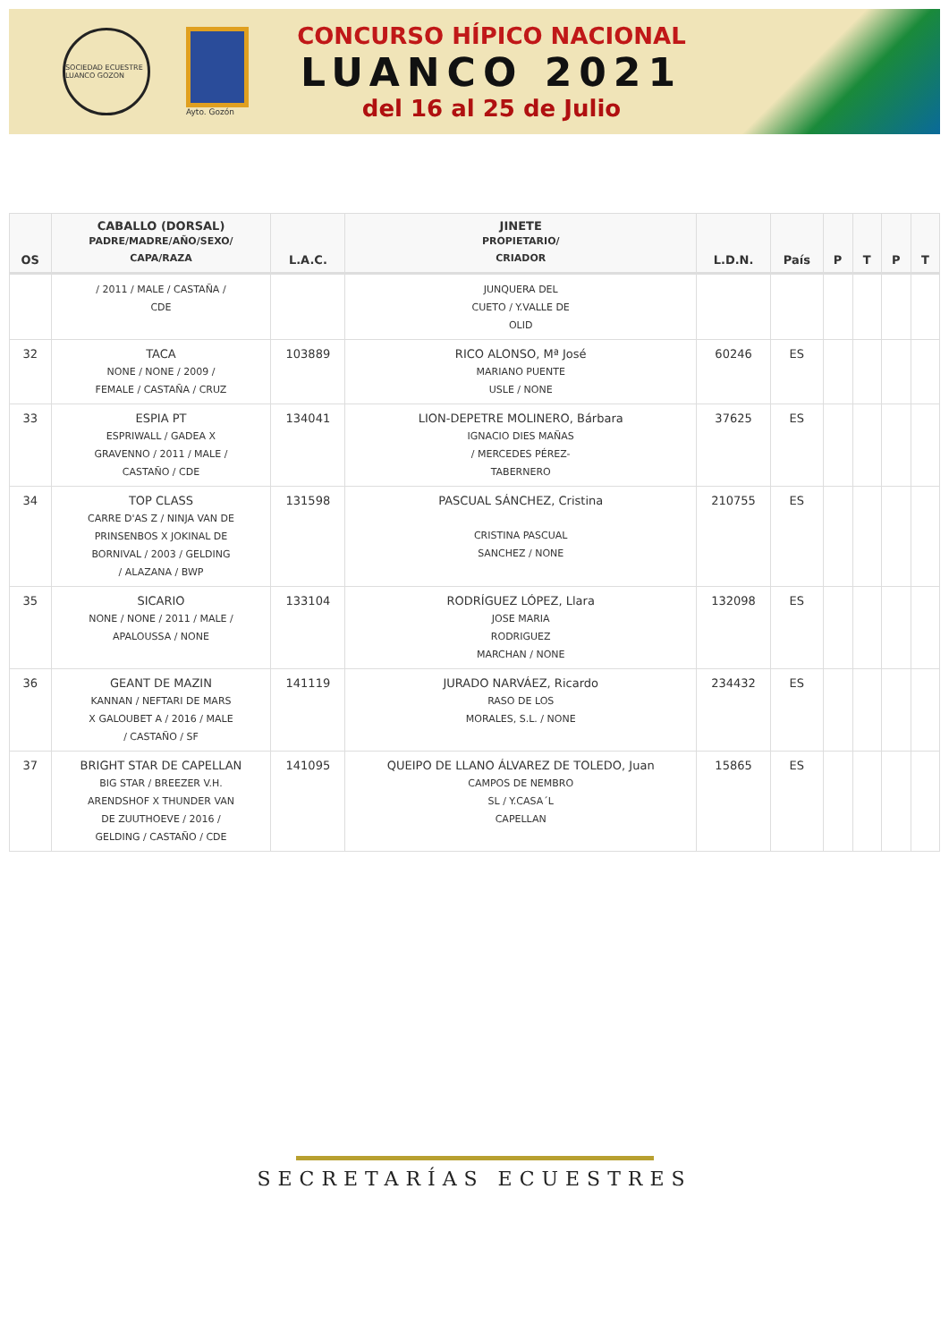SOCIEDAD ECUESTRE LUANCO GOZON
Ayto. Gozón
CONCURSO HÍPICO NACIONAL
LUANCO 2021
del 16 al 25 de Julio
| OS | CABALLO (DORSAL) PADRE/MADRE/AÑO/SEXO/ CAPA/RAZA | L.A.C. | JINETE PROPIETARIO/ CRIADOR | L.D.N. | País | P | T | P | T |
| --- | --- | --- | --- | --- | --- | --- | --- | --- | --- |
| | / 2011 / MALE / CASTAÑA / CDE | | JUNQUERA DEL CUETO / Y.VALLE DE OLID | | | | | | |
| 32 | TACA NONE / NONE / 2009 / FEMALE / CASTAÑA / CRUZ | 103889 | RICO ALONSO, Mª José MARIANO PUENTE USLE / NONE | 60246 | ES | | | | |
| 33 | ESPIA PT ESPRIWALL / GADEA X GRAVENNO / 2011 / MALE / CASTAÑO / CDE | 134041 | LION-DEPETRE MOLINERO, Bárbara IGNACIO DIES MAÑAS / MERCEDES PÉREZ- TABERNERO | 37625 | ES | | | | |
| 34 | TOP CLASS CARRE D'AS Z / NINJA VAN DE PRINSENBOS X JOKINAL DE BORNIVAL / 2003 / GELDING / ALAZANA / BWP | 131598 | PASCUAL SÁNCHEZ, Cristina CRISTINA PASCUAL SANCHEZ / NONE | 210755 | ES | | | | |
| 35 | SICARIO NONE / NONE / 2011 / MALE / APALOUSSA / NONE | 133104 | RODRÍGUEZ LÓPEZ, Llara JOSE MARIA RODRIGUEZ MARCHAN / NONE | 132098 | ES | | | | |
| 36 | GEANT DE MAZIN KANNAN / NEFTARI DE MARS X GALOUBET A / 2016 / MALE / CASTAÑO / SF | 141119 | JURADO NARVÁEZ, Ricardo RASO DE LOS MORALES, S.L. / NONE | 234432 | ES | | | | |
| 37 | BRIGHT STAR DE CAPELLAN BIG STAR / BREEZER V.H. ARENDSHOF X THUNDER VAN DE ZUUTHOEVE / 2016 / GELDING / CASTAÑO / CDE | 141095 | QUEIPO DE LLANO ÁLVAREZ DE TOLEDO, Juan CAMPOS DE NEMBRO SL / Y.CASA´L CAPELLAN | 15865 | ES | | | | |
SECRETARÍAS ECUESTRES